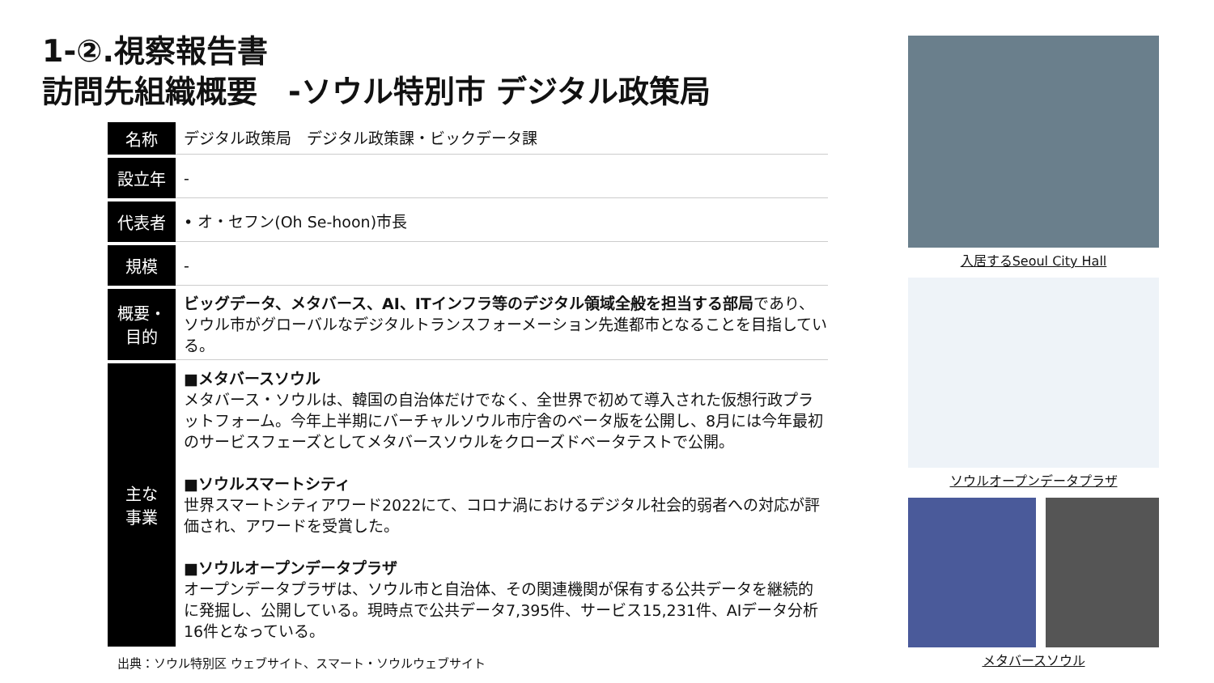1-②.視察報告書
訪問先組織概要　-ソウル特別市 デジタル政策局
| 名称 | デジタル政策局 デジタル政策課・ビックデータ課 |
| 設立年 | - |
| 代表者 | • オ・セフン(Oh Se-hoon)市長 |
| 規模 | - |
| 概要・ 目的 | ビッグデータ、メタバース、AI、ITインフラ等のデジタル領域全般を担当する部局 であり、ソウル市がグローバルなデジタルトランスフォーメーション先進都市となることを目指している。 |
| 主な 事業 | ■メタバースソウル メタバース・ソウルは、韓国の自治体だけでなく、全世界で初めて導入された仮想行政プラットフォーム。今年上半期にバーチャルソウル市庁舎のベータ版を公開し、8月には今年最初のサービスフェーズとしてメタバースソウルをクローズドベータテストで公開。 ■ソウルスマートシティ 世界スマートシティアワード2022にて、コロナ渦におけるデジタル社会的弱者への対応が評価され、アワードを受賞した。 ■ソウルオープンデータプラザ オープンデータプラザは、ソウル市と自治体、その関連機関が保有する公共データを継続的に発掘し、公開している。現時点で公共データ7,395件、サービス15,231件、AIデータ分析16件となっている。 |
出典：ソウル特別区 ウェブサイト、スマート・ソウルウェブサイト
入居するSeoul City Hall
ソウルオープンデータプラザ
メタバースソウル